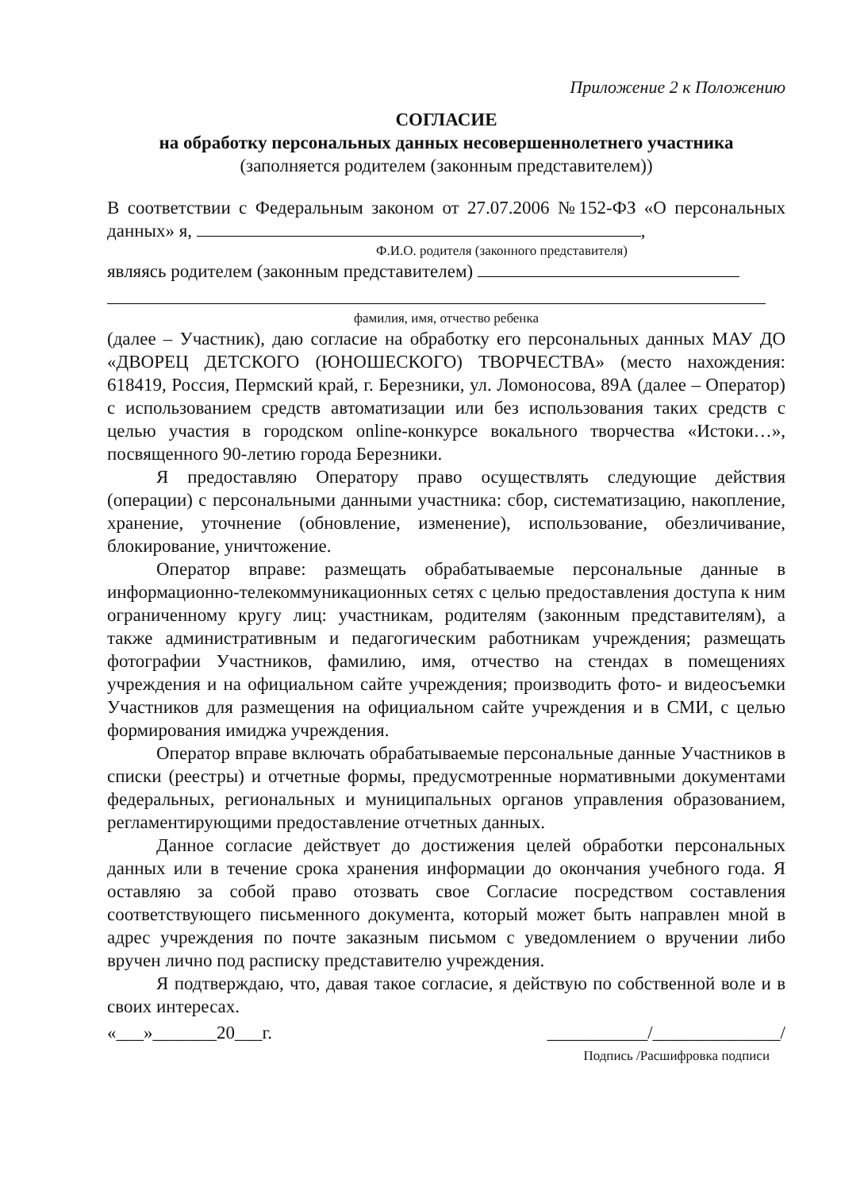Приложение 2 к Положению
СОГЛАСИЕ
на обработку персональных данных несовершеннолетнего участника
(заполняется родителем (законным представителем))
В соответствии с Федеральным законом от 27.07.2006 №152-ФЗ «О персональных данных» я, ,
Ф.И.О. родителя (законного представителя)
являясь родителем (законным представителем)
фамилия, имя, отчество ребенка
(далее – Участник), даю согласие на обработку его персональных данных МАУ ДО «ДВОРЕЦ ДЕТСКОГО (ЮНОШЕСКОГО) ТВОРЧЕСТВА» (место нахождения: 618419, Россия, Пермский край, г. Березники, ул. Ломоносова, 89А (далее – Оператор) с использованием средств автоматизации или без использования таких средств с целью участия в городском online-конкурсе вокального творчества «Истоки…», посвященного 90-летию города Березники.
Я предоставляю Оператору право осуществлять следующие действия (операции) с персональными данными участника: сбор, систематизацию, накопление, хранение, уточнение (обновление, изменение), использование, обезличивание, блокирование, уничтожение.
Оператор вправе: размещать обрабатываемые персональные данные в информационно-телекоммуникационных сетях с целью предоставления доступа к ним ограниченному кругу лиц: участникам, родителям (законным представителям), а также административным и педагогическим работникам учреждения; размещать фотографии Участников, фамилию, имя, отчество на стендах в помещениях учреждения и на официальном сайте учреждения; производить фото- и видеосъемки Участников для размещения на официальном сайте учреждения и в СМИ, с целью формирования имиджа учреждения.
Оператор вправе включать обрабатываемые персональные данные Участников в списки (реестры) и отчетные формы, предусмотренные нормативными документами федеральных, региональных и муниципальных органов управления образованием, регламентирующими предоставление отчетных данных.
Данное согласие действует до достижения целей обработки персональных данных или в течение срока хранения информации до окончания учебного года. Я оставляю за собой право отозвать свое Согласие посредством составления соответствующего письменного документа, который может быть направлен мной в адрес учреждения по почте заказным письмом с уведомлением о вручении либо вручен лично под расписку представителю учреждения.
Я подтверждаю, что, давая такое согласие, я действую по собственной воле и в своих интересах.
«___»_______20___г. ___________/______________/
Подпись /Расшифровка подписи